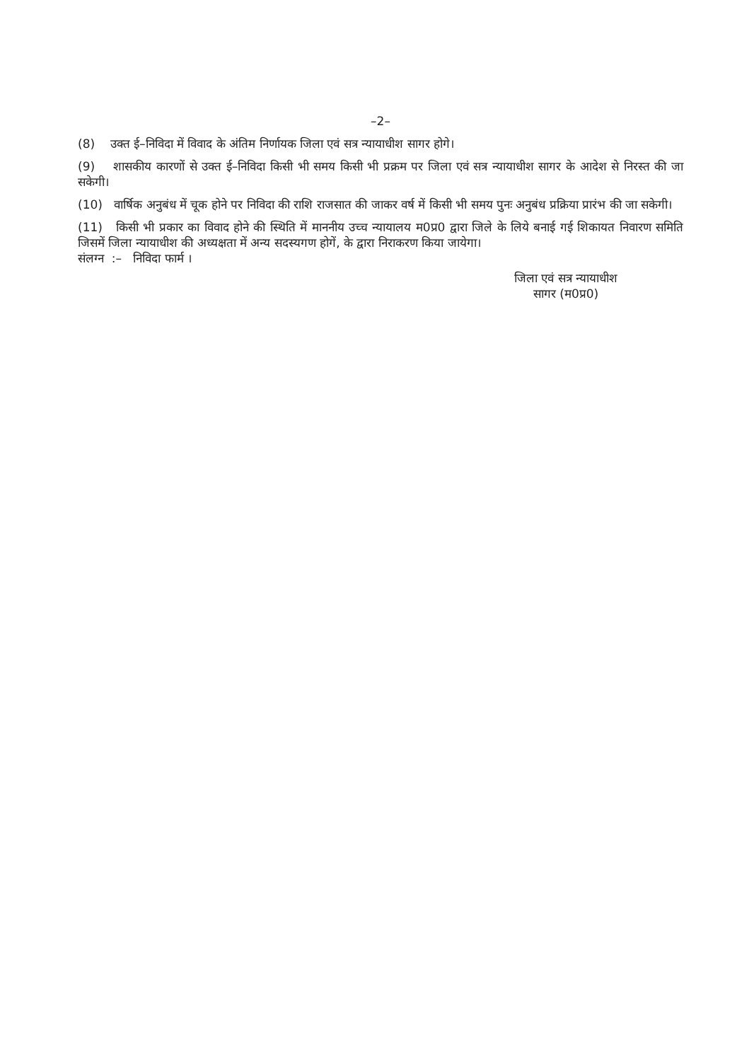–2–
(8) उक्त ई–निविदा में विवाद के अंतिम निर्णायक जिला एवं सत्र न्यायाधीश सागर होगे।
(9) शासकीय कारणों से उक्त ई–निविदा किसी भी समय किसी भी प्रक्रम पर जिला एवं सत्र न्यायाधीश सागर के आदेश से निरस्त की जा सकेगी।
(10) वार्षिक अनुबंध में चूक होने पर निविदा की राशि राजसात की जाकर वर्ष में किसी भी समय पुनः अनुबंध प्रक्रिया प्रारंभ की जा सकेगी।
(11) किसी भी प्रकार का विवाद होने की स्थिति में माननीय उच्च न्यायालय म0प्र0 द्वारा जिले के लिये बनाई गई शिकायत निवारण समिति जिसमें जिला न्यायाधीश की अध्यक्षता में अन्य सदस्यगण होगें, के द्वारा निराकरण किया जायेगा।
संलग्न :– निविदा फार्म ।
जिला एवं सत्र न्यायाधीश
सागर (म0प्र0)